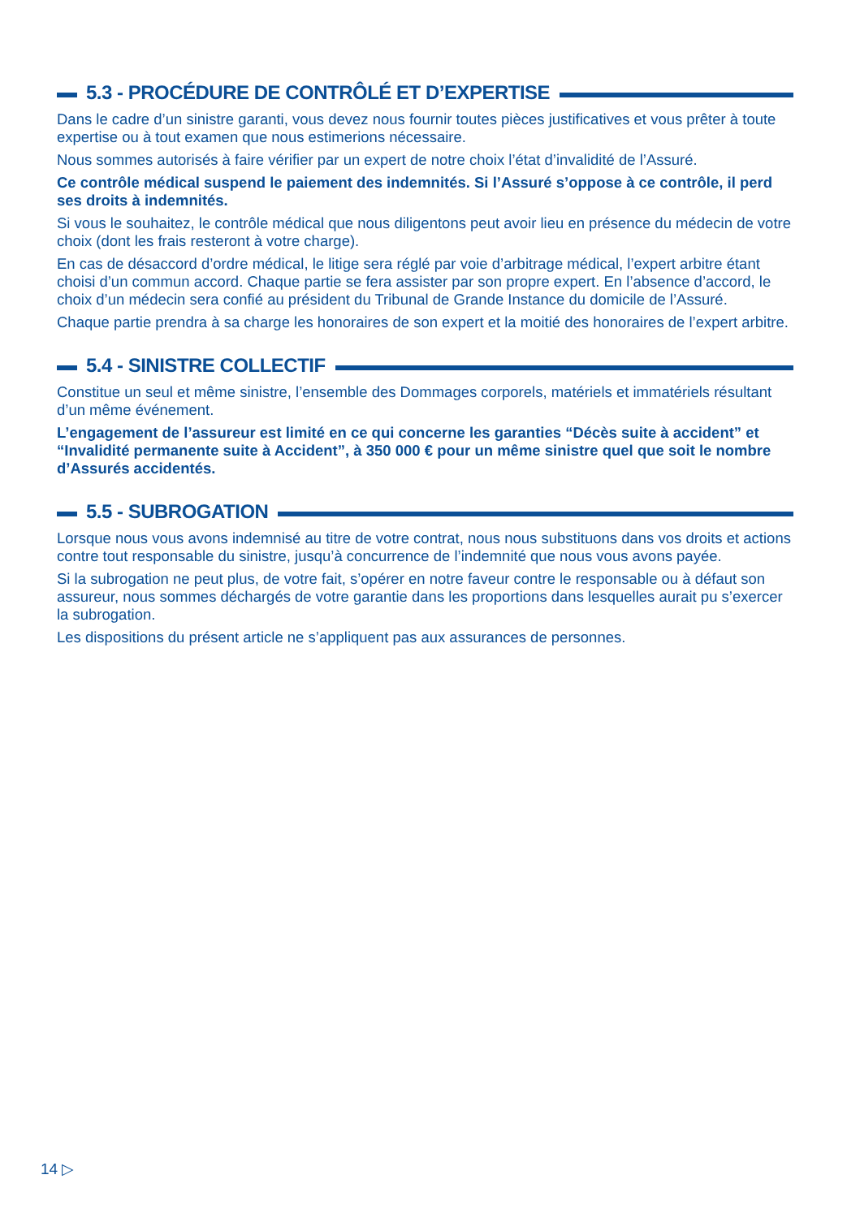5.3 - PROCÉDURE DE CONTRÔLÉ ET D’EXPERTISE
Dans le cadre d’un sinistre garanti, vous devez nous fournir toutes pièces justificatives et vous prêter à toute expertise ou à tout examen que nous estimerions nécessaire.
Nous sommes autorisés à faire vérifier par un expert de notre choix l’état d’invalidité de l’Assuré.
Ce contrôle médical suspend le paiement des indemnités. Si l’Assuré s’oppose à ce contrôle, il perd ses droits à indemnités.
Si vous le souhaitez, le contrôle médical que nous diligentons peut avoir lieu en présence du médecin de votre choix (dont les frais resteront à votre charge).
En cas de désaccord d’ordre médical, le litige sera réglé par voie d’arbitrage médical, l’expert arbitre étant choisi d’un commun accord. Chaque partie se fera assister par son propre expert. En l’absence d’accord, le choix d’un médecin sera confié au président du Tribunal de Grande Instance du domicile de l’Assuré.
Chaque partie prendra à sa charge les honoraires de son expert et la moitié des honoraires de l’expert arbitre.
5.4 - SINISTRE COLLECTIF
Constitue un seul et même sinistre, l’ensemble des Dommages corporels, matériels et immatériels résultant d’un même événement.
L’engagement de l’assureur est limité en ce qui concerne les garanties “Décès suite à accident” et “Invalidité permanente suite à Accident”, à 350 000 € pour un même sinistre quel que soit le nombre d’Assurés accidentés.
5.5 - SUBROGATION
Lorsque nous vous avons indemnisé au titre de votre contrat, nous nous substituons dans vos droits et actions contre tout responsable du sinistre, jusqu’à concurrence de l’indemnité que nous vous avons payée.
Si la subrogation ne peut plus, de votre fait, s’opérer en notre faveur contre le responsable ou à défaut son assureur, nous sommes déchargés de votre garantie dans les proportions dans lesquelles aurait pu s’exercer la subrogation.
Les dispositions du présent article ne s’appliquent pas aux assurances de personnes.
14 ▷